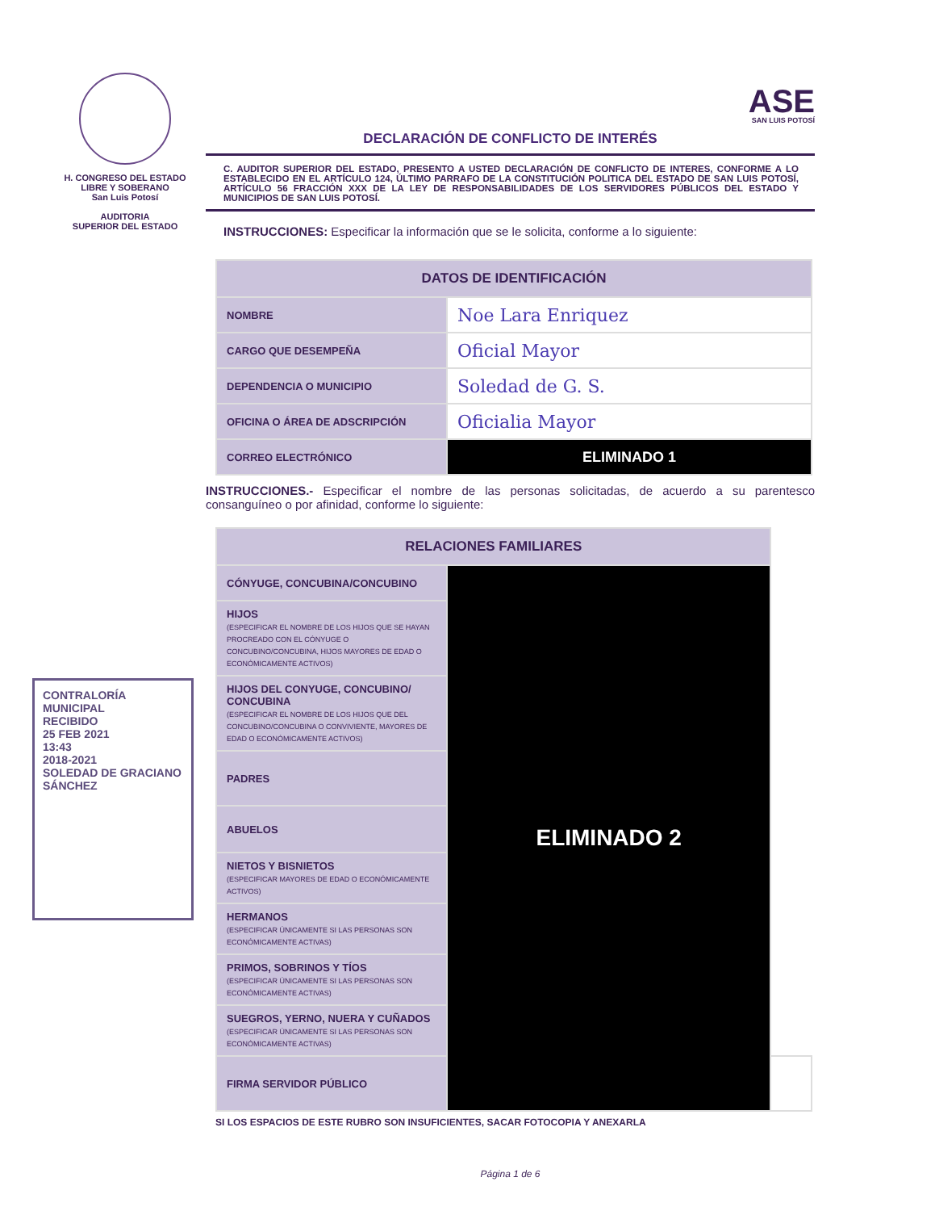H. CONGRESO DEL ESTADO
LIBRE Y SOBERANO
San Luis Potosí
AUDITORIA
SUPERIOR DEL ESTADO
ASE
SAN LUIS POTOSÍ
DECLARACIÓN DE CONFLICTO DE INTERÉS
C. AUDITOR SUPERIOR DEL ESTADO, PRESENTO A USTED DECLARACIÓN DE CONFLICTO DE INTERES, CONFORME A LO ESTABLECIDO EN EL ARTÍCULO 124, ÚLTIMO PARRAFO DE LA CONSTITUCIÓN POLITICA DEL ESTADO DE SAN LUIS POTOSÍ, ARTÍCULO 56 FRACCIÓN XXX DE LA LEY DE RESPONSABILIDADES DE LOS SERVIDORES PÚBLICOS DEL ESTADO Y MUNICIPIOS DE SAN LUIS POTOSÍ.
INSTRUCCIONES: Especificar la información que se le solicita, conforme a lo siguiente:
| DATOS DE IDENTIFICACIÓN | |
| --- | --- |
| NOMBRE | Noe Lara Enriquez |
| CARGO QUE DESEMPEÑA | Oficial Mayor |
| DEPENDENCIA O MUNICIPIO | Soledad de G. S. |
| OFICINA O ÁREA DE ADSCRIPCIÓN | Oficialia Mayor |
| CORREO ELECTRÓNICO | ELIMINADO 1 |
INSTRUCCIONES.- Especificar el nombre de las personas solicitadas, de acuerdo a su parentesco consanguíneo o por afinidad, conforme lo siguiente:
| RELACIONES FAMILIARES | | |
| --- | --- | --- |
| CÓNYUGE, CONCUBINA/CONCUBINO | ELIMINADO 2 | |
| HIJOS (ESPECIFICAR EL NOMBRE DE LOS HIJOS QUE SE HAYAN PROCREADO CON EL CÓNYUGE O CONCUBINO/CONCUBINA, HIJOS MAYORES DE EDAD O ECONÓMICAMENTE ACTIVOS) | | |
| HIJOS DEL CONYUGE, CONCUBINO/ CONCUBINA (ESPECIFICAR EL NOMBRE DE LOS HIJOS QUE DEL CONCUBINO/CONCUBINA O CONVIVIENTE, MAYORES DE EDAD O ECONÓMICAMENTE ACTIVOS) | | |
| PADRES | | |
| ABUELOS | | |
| NIETOS Y BISNIETOS (ESPECIFICAR MAYORES DE EDAD O ECONÓMICAMENTE ACTIVOS) | | |
| HERMANOS (ESPECIFICAR ÚNICAMENTE SI LAS PERSONAS SON ECONÓMICAMENTE ACTIVAS) | | |
| PRIMOS, SOBRINOS Y TÍOS (ESPECIFICAR ÚNICAMENTE SI LAS PERSONAS SON ECONÓMICAMENTE ACTIVAS) | | |
| SUEGROS, YERNO, NUERA Y CUÑADOS (ESPECIFICAR ÚNICAMENTE SI LAS PERSONAS SON ECONÓMICAMENTE ACTIVAS) | | |
| FIRMA SERVIDOR PÚBLICO | | |
SI LOS ESPACIOS DE ESTE RUBRO SON INSUFICIENTES, SACAR FOTOCOPIA Y ANEXARLA
Página 1 de 6
CONTRALORÍA MUNICIPAL
RECIBIDO
25 FEB 2021
13:43
2018-2021
SOLEDAD DE GRACIANO SÁNCHEZ